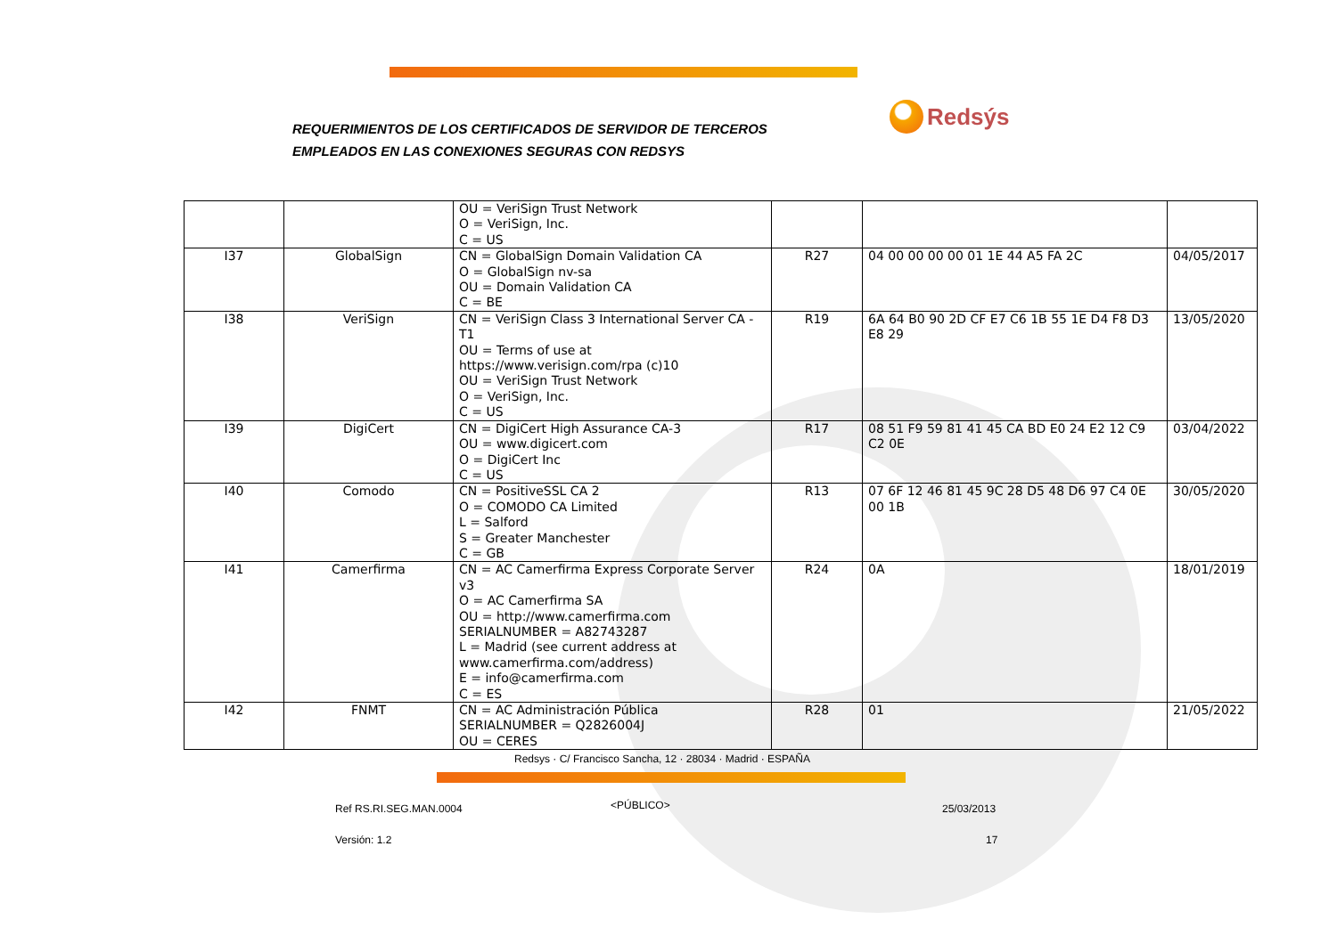REQUERIMIENTOS DE LOS CERTIFICADOS DE SERVIDOR DE TERCEROS
EMPLEADOS EN LAS CONEXIONES SEGURAS CON REDSYS
Redsýs
| | | OU = VeriSign Trust Network O = VeriSign, Inc. C = US | | | |
| I37 | GlobalSign | CN = GlobalSign Domain Validation CA O = GlobalSign nv-sa OU = Domain Validation CA C = BE | R27 | 04 00 00 00 00 01 1E 44 A5 FA 2C | 04/05/2017 |
| I38 | VeriSign | CN = VeriSign Class 3 International Server CA - T1 OU = Terms of use at https://www.verisign.com/rpa (c)10 OU = VeriSign Trust Network O = VeriSign, Inc. C = US | R19 | 6A 64 B0 90 2D CF E7 C6 1B 55 1E D4 F8 D3 E8 29 | 13/05/2020 |
| I39 | DigiCert | CN = DigiCert High Assurance CA-3 OU = www.digicert.com O = DigiCert Inc C = US | R17 | 08 51 F9 59 81 41 45 CA BD E0 24 E2 12 C9 C2 0E | 03/04/2022 |
| I40 | Comodo | CN = PositiveSSL CA 2 O = COMODO CA Limited L = Salford S = Greater Manchester C = GB | R13 | 07 6F 12 46 81 45 9C 28 D5 48 D6 97 C4 0E 00 1B | 30/05/2020 |
| I41 | Camerfirma | CN = AC Camerfirma Express Corporate Server v3 O = AC Camerfirma SA OU = http://www.camerfirma.com SERIALNUMBER = A82743287 L = Madrid (see current address at www.camerfirma.com/address) E = info@camerfirma.com C = ES | R24 | 0A | 18/01/2019 |
| I42 | FNMT | CN = AC Administración Pública SERIALNUMBER = Q2826004J OU = CERES | R28 | 01 | 21/05/2022 |
Redsys · C/ Francisco Sancha, 12 · 28034 · Madrid · ESPAÑA
Ref RS.RI.SEG.MAN.0004 <PÚBLICO> 25/03/2013
Versión: 1.2 17